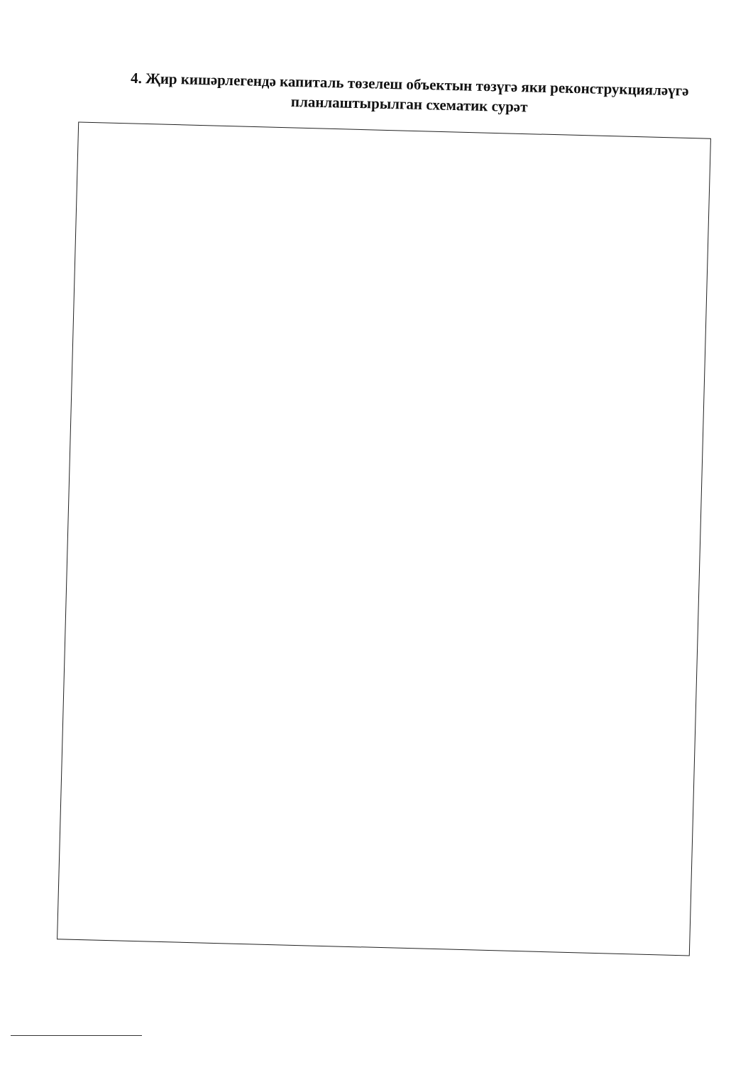4. Җир кишәрлегендә капиталь төзелеш объектын төзүгә яки реконструкцияләүгә планлаштырылган схематик сурәт